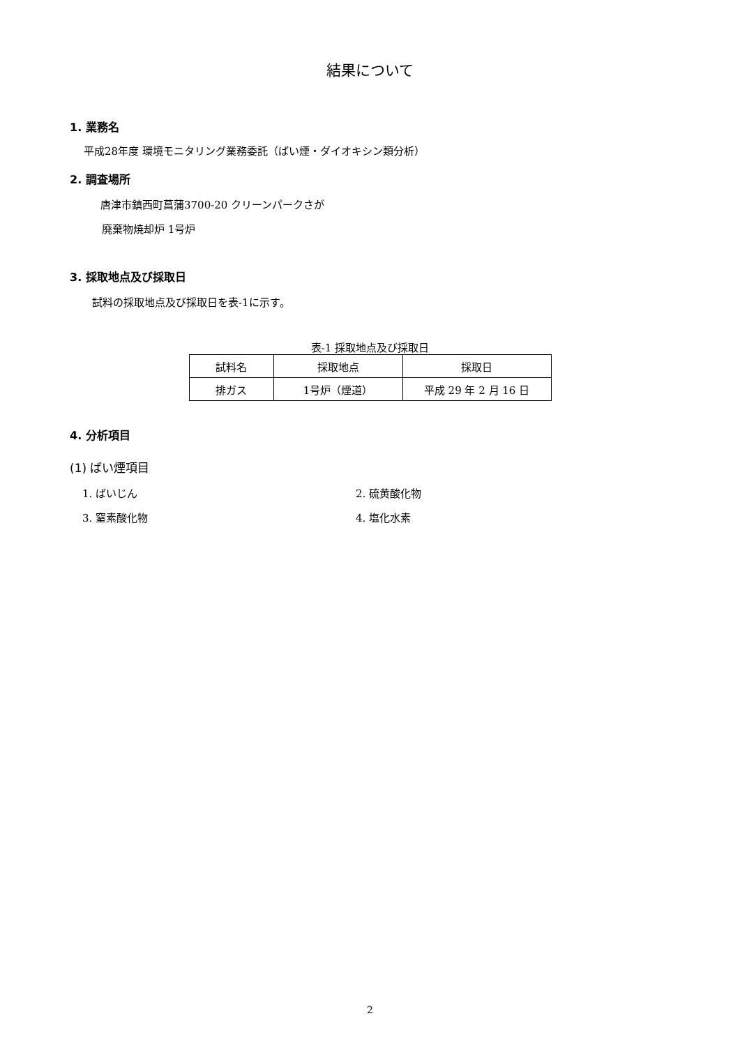結果について
1. 業務名
平成28年度 環境モニタリング業務委託（ばい煙・ダイオキシン類分析）
2. 調査場所
唐津市鎮西町菖蒲3700-20 クリーンパークさが
廃棄物焼却炉 1号炉
3. 採取地点及び採取日
試料の採取地点及び採取日を表-1に示す。
表-1 採取地点及び採取日
| 試料名 | 採取地点 | 採取日 |
| --- | --- | --- |
| 排ガス | 1号炉（煙道） | 平成 29 年 2 月 16 日 |
4. 分析項目
(1) ばい煙項目
1. ばいじん 2. 硫黄酸化物
3. 窒素酸化物 4. 塩化水素
2